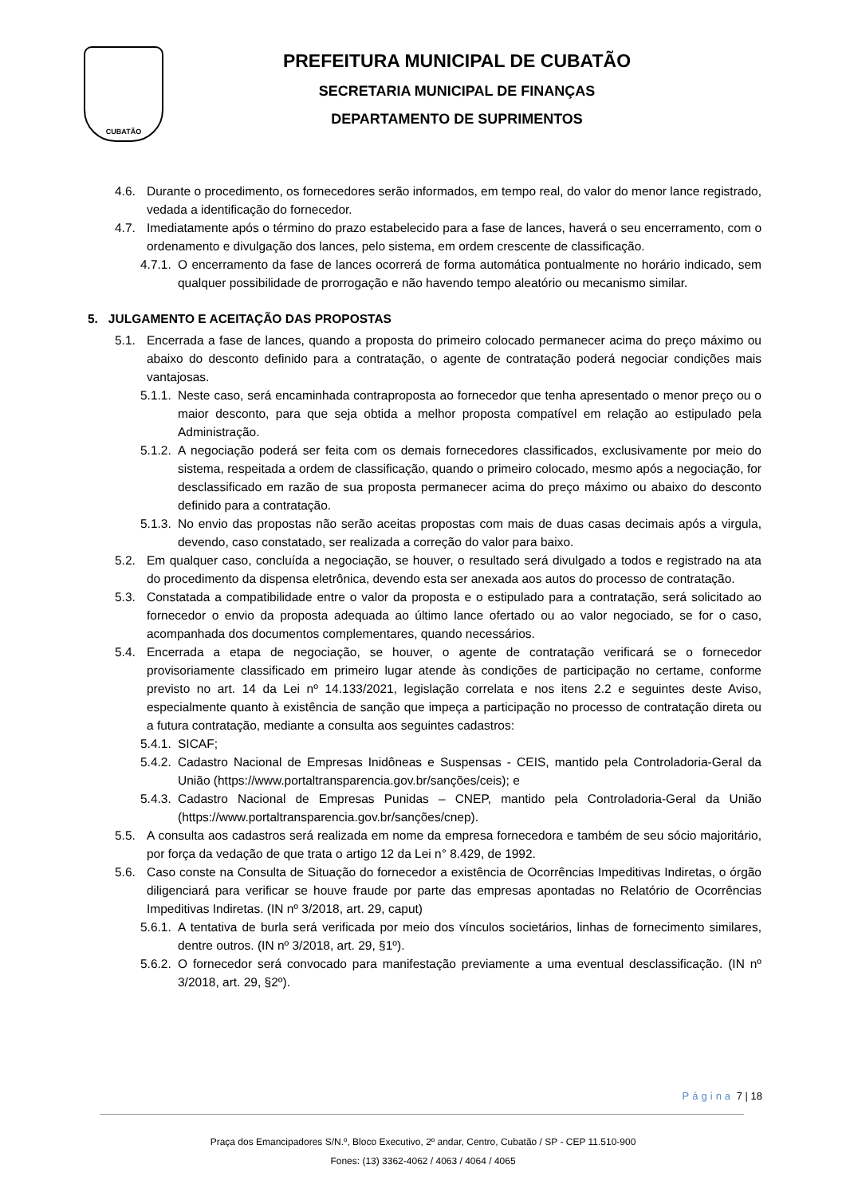CUBATÃO
PREFEITURA MUNICIPAL DE CUBATÃO
SECRETARIA MUNICIPAL DE FINANÇAS
DEPARTAMENTO DE SUPRIMENTOS
4.6. Durante o procedimento, os fornecedores serão informados, em tempo real, do valor do menor lance registrado, vedada a identificação do fornecedor.
4.7. Imediatamente após o término do prazo estabelecido para a fase de lances, haverá o seu encerramento, com o ordenamento e divulgação dos lances, pelo sistema, em ordem crescente de classificação.
4.7.1. O encerramento da fase de lances ocorrerá de forma automática pontualmente no horário indicado, sem qualquer possibilidade de prorrogação e não havendo tempo aleatório ou mecanismo similar.
5. JULGAMENTO E ACEITAÇÃO DAS PROPOSTAS
5.1. Encerrada a fase de lances, quando a proposta do primeiro colocado permanecer acima do preço máximo ou abaixo do desconto definido para a contratação, o agente de contratação poderá negociar condições mais vantajosas.
5.1.1. Neste caso, será encaminhada contraproposta ao fornecedor que tenha apresentado o menor preço ou o maior desconto, para que seja obtida a melhor proposta compatível em relação ao estipulado pela Administração.
5.1.2. A negociação poderá ser feita com os demais fornecedores classificados, exclusivamente por meio do sistema, respeitada a ordem de classificação, quando o primeiro colocado, mesmo após a negociação, for desclassificado em razão de sua proposta permanecer acima do preço máximo ou abaixo do desconto definido para a contratação.
5.1.3. No envio das propostas não serão aceitas propostas com mais de duas casas decimais após a virgula, devendo, caso constatado, ser realizada a correção do valor para baixo.
5.2. Em qualquer caso, concluída a negociação, se houver, o resultado será divulgado a todos e registrado na ata do procedimento da dispensa eletrônica, devendo esta ser anexada aos autos do processo de contratação.
5.3. Constatada a compatibilidade entre o valor da proposta e o estipulado para a contratação, será solicitado ao fornecedor o envio da proposta adequada ao último lance ofertado ou ao valor negociado, se for o caso, acompanhada dos documentos complementares, quando necessários.
5.4. Encerrada a etapa de negociação, se houver, o agente de contratação verificará se o fornecedor provisoriamente classificado em primeiro lugar atende às condições de participação no certame, conforme previsto no art. 14 da Lei nº 14.133/2021, legislação correlata e nos itens 2.2 e seguintes deste Aviso, especialmente quanto à existência de sanção que impeça a participação no processo de contratação direta ou a futura contratação, mediante a consulta aos seguintes cadastros:
5.4.1. SICAF;
5.4.2. Cadastro Nacional de Empresas Inidôneas e Suspensas - CEIS, mantido pela Controladoria-Geral da União (https://www.portaltransparencia.gov.br/sanções/ceis); e
5.4.3. Cadastro Nacional de Empresas Punidas – CNEP, mantido pela Controladoria-Geral da União (https://www.portaltransparencia.gov.br/sanções/cnep).
5.5. A consulta aos cadastros será realizada em nome da empresa fornecedora e também de seu sócio majoritário, por força da vedação de que trata o artigo 12 da Lei n° 8.429, de 1992.
5.6. Caso conste na Consulta de Situação do fornecedor a existência de Ocorrências Impeditivas Indiretas, o órgão diligenciará para verificar se houve fraude por parte das empresas apontadas no Relatório de Ocorrências Impeditivas Indiretas. (IN nº 3/2018, art. 29, caput)
5.6.1. A tentativa de burla será verificada por meio dos vínculos societários, linhas de fornecimento similares, dentre outros. (IN nº 3/2018, art. 29, §1º).
5.6.2. O fornecedor será convocado para manifestação previamente a uma eventual desclassificação. (IN nº 3/2018, art. 29, §2º).
Página 7 | 18
Praça dos Emancipadores S/N.º, Bloco Executivo, 2º andar, Centro, Cubatão / SP - CEP 11.510-900
Fones: (13) 3362-4062 / 4063 / 4064 / 4065